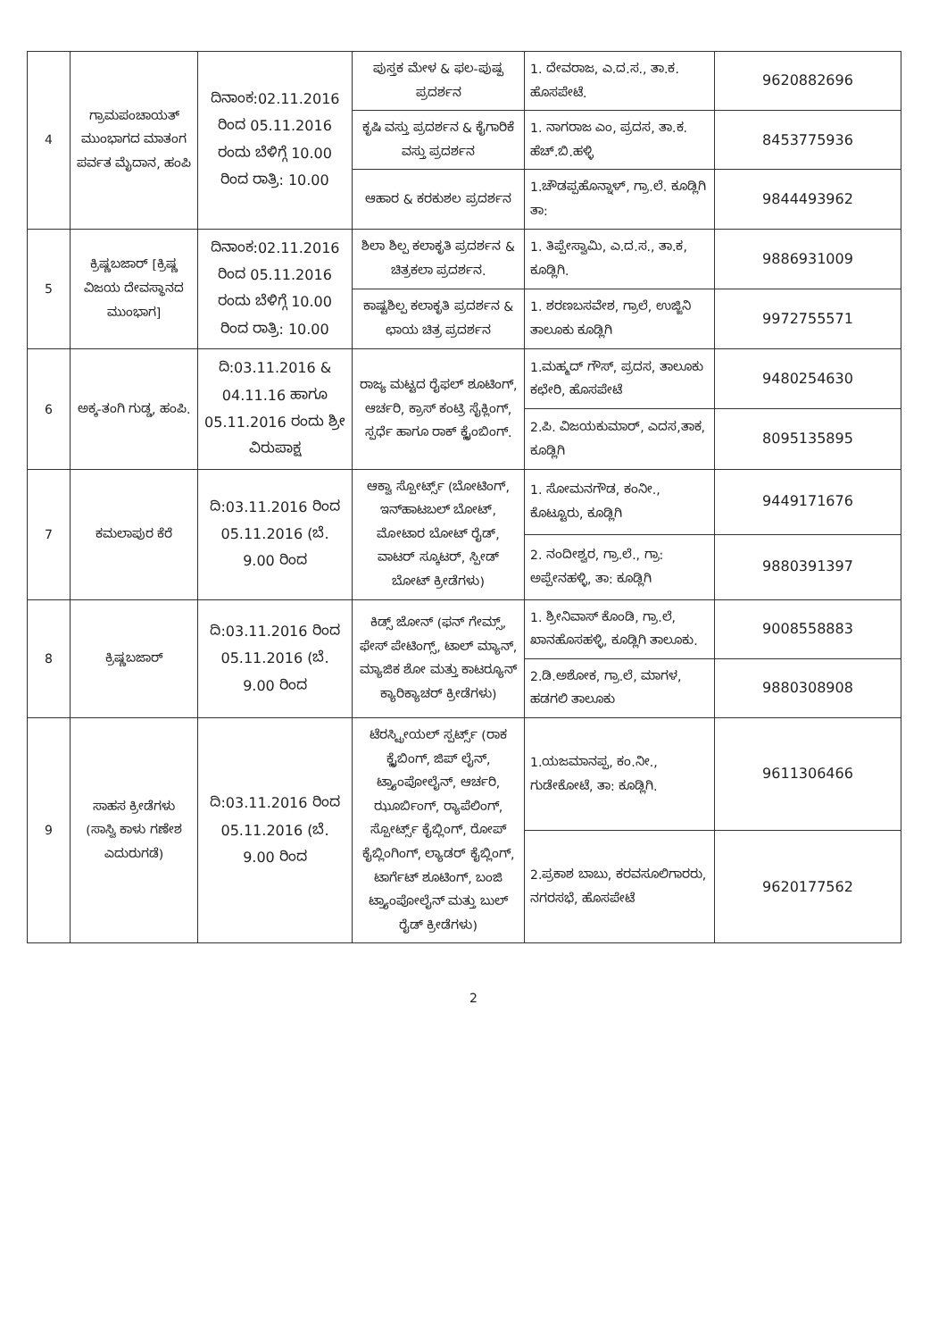| 4 | ಗ್ರಾಮಪಂಚಾಯತ್ ಮುಂಭಾಗದ ಮಾತಂಗ ಪರ್ವತ ಮೈದಾನ, ಹಂಪಿ | ದಿನಾಂಕ:02.11.2016 ರಿಂದ 05.11.2016 ರಂದು ಬೆಳಿಗ್ಗೆ 10.00 ರಿಂದ ರಾತ್ರಿ: 10.00 | ಪುಸ್ತಕ ಮೇಳ & ಫಲ-ಪುಷ್ಪ ಪ್ರದರ್ಶನ | 1. ದೇವರಾಜ, ಎ.ದ.ಸ., ತಾ.ಕ. ಹೊಸಪೇಟೆ. | 9620882696 |
| | | | ಕೃಷಿ ವಸ್ತು ಪ್ರದರ್ಶನ & ಕೈಗಾರಿಕೆ ವಸ್ತು ಪ್ರದರ್ಶನ | 1. ನಾಗರಾಜ ಎಂ, ಪ್ರದಸ, ತಾ.ಕ. ಹೆಚ್.ಬಿ.ಹಳ್ಳಿ | 8453775936 |
| | | | ಆಹಾರ & ಕರಕುಶಲ ಪ್ರದರ್ಶನ | 1.ಚೌಡಪ್ಪಹೊನ್ನಾಳ್, ಗ್ರಾ.ಲೆ. ಕೂಡ್ಲಿಗಿ ತಾ: | 9844493962 |
| 5 | ಕ್ರಿಷ್ಣಬಜಾರ್ [ಕ್ರಿಷ್ಣ ವಿಜಯ ದೇವಸ್ಥಾನದ ಮುಂಭಾಗ] | ದಿನಾಂಕ:02.11.2016 ರಿಂದ 05.11.2016 ರಂದು ಬೆಳಿಗ್ಗೆ 10.00 ರಿಂದ ರಾತ್ರಿ: 10.00 | ಶಿಲಾ ಶಿಲ್ಪ ಕಲಾಕೃತಿ ಪ್ರದರ್ಶನ & ಚಿತ್ರಕಲಾ ಪ್ರದರ್ಶನ. | 1. ತಿಪ್ಪೇಸ್ವಾಮಿ, ಎ.ದ.ಸ., ತಾ.ಕ, ಕೂಡ್ಲಿಗಿ. | 9886931009 |
| | | | ಕಾಷ್ಟಶಿಲ್ಪ ಕಲಾಕೃತಿ ಪ್ರದರ್ಶನ & ಛಾಯ ಚಿತ್ರ ಪ್ರದರ್ಶನ | 1. ಶರಣಬಸವೇಶ, ಗ್ರಾಲೆ, ಉಜ್ಜಿನಿ ತಾಲೂಕು ಕೂಡ್ಲಿಗಿ | 9972755571 |
| 6 | ಅಕ್ಕ-ತಂಗಿ ಗುಡ್ಡ, ಹಂಪಿ. | ದಿ:03.11.2016 & 04.11.16 ಹಾಗೂ 05.11.2016 ರಂದು ಶ್ರೀ ವಿರುಪಾಕ್ಷ | ರಾಜ್ಯ ಮಟ್ಟದ ರೈಫಲ್ ಶೂಟಿಂಗ್, ಆರ್ಚರಿ, ಕ್ರಾಸ್ ಕಂಟ್ರಿ ಸೈಕ್ಲಿಂಗ್, ಸ್ಪರ್ಧೆ ಹಾಗೂ ರಾಕ್ ಕ್ಲೈಂಬಿಂಗ್. | 1.ಮಹ್ಮದ್ ಗೌಸ್, ಪ್ರದಸ, ತಾಲೂಕು ಕಛೇರಿ, ಹೊಸಪೇಟೆ | 9480254630 |
| | | | | 2.ಪಿ. ವಿಜಯಕುಮಾರ್, ಎದಸ,ತಾಕ, ಕೂಡ್ಲಿಗಿ | 8095135895 |
| 7 | ಕಮಲಾಪುರ ಕೆರೆ | ದಿ:03.11.2016 ರಿಂದ 05.11.2016 (ಬೆ. 9.00 ರಿಂದ | ಆಕ್ವಾ ಸ್ಪೋರ್ಟ್ಸ್ (ಬೋಟಿಂಗ್, ಇನ್‌ಹಾಟಬಲ್ ಬೋಟ್, ಮೋಟಾರ ಬೋಟ್ ರೈಡ್, ವಾಟರ್ ಸ್ಕೂಟರ್, ಸ್ಪೀಡ್ ಬೋಟ್ ಕ್ರೀಡೆಗಳು) | 1. ಸೋಮನಗೌಡ, ಕಂನೀ., ಕೊಟ್ಟೂರು, ಕೂಡ್ಲಿಗಿ | 9449171676 |
| | | | | 2. ನಂದೀಶ್ವರ, ಗ್ರಾ.ಲೆ., ಗ್ರಾ: ಅಪ್ಪೇನಹಳ್ಳಿ, ತಾ: ಕೂಡ್ಲಿಗಿ | 9880391397 |
| 8 | ಕ್ರಿಷ್ಣಬಜಾರ್ | ದಿ:03.11.2016 ರಿಂದ 05.11.2016 (ಬೆ. 9.00 ರಿಂದ | ಕಿಡ್ಸ್ ಜೋನ್ (ಫನ್ ಗೇಮ್ಸ್, ಫೇಸ್ ಪೇಟಿಂಗ್ಸ್, ಟಾಲ್ ಮ್ಯಾನ್, ಮ್ಯಾಜಿಕ ಶೋ ಮತ್ತು ಕಾಟರ್‍ಯೂನ್ ಕ್ಯಾರಿಕ್ಯಾಚರ್ ಕ್ರೀಡೆಗಳು) | 1. ಶ್ರೀನಿವಾಸ್ ಕೊಂಡಿ, ಗ್ರಾ.ಲೆ, ಖಾನಹೊಸಹಳ್ಳಿ, ಕೂಡ್ಲಿಗಿ ತಾಲೂಕು. | 9008558883 |
| | | | | 2.ಡಿ.ಅಶೋಕ, ಗ್ರಾ.ಲೆ, ಮಾಗಳ, ಹಡಗಲಿ ತಾಲೂಕು | 9880308908 |
| 9 | ಸಾಹಸ ಕ್ರೀಡೆಗಳು (ಸಾಸ್ವಿ ಕಾಳು ಗಣೇಶ ಎದುರುಗಡೆ) | ದಿ:03.11.2016 ರಿಂದ 05.11.2016 (ಬೆ. 9.00 ರಿಂದ | ಟೆರಸ್ಟ್ರೀಯಲ್ ಸ್ಪರ್ಟ್ಸ್ (ರಾಕ ಕ್ಲೈಬಿಂಗ್, ಜಿಪ್ ಲೈನ್, ಟ್ರ್ಯಾಂಪೋಲೈನ್, ಆರ್ಚರಿ, ಝೂರ್ಬಿಂಗ್, ರ್‍ಯಾಪೆಲಿಂಗ್, ಸ್ಪೋರ್ಟ್ಸ್ ಕೈಬ್ಲಿಂಗ್, ರೋಪ್ ಕೈಬ್ಲಿಂಗಿಂಗ್, ಲ್ಯಾಡರ್ ಕೈಬ್ಲಿಂಗ್, ಟಾರ್ಗೆಟ್ ಶೂಟಿಂಗ್, ಬಂಜಿ ಟ್ರ್ಯಾಂಪೋಲೈನ್ ಮತ್ತು ಬುಲ್ ರೈಡ್ ಕ್ರೀಡೆಗಳು) | 1.ಯಜಮಾನಪ್ಪ, ಕಂ.ನೀ., ಗುಡೇಕೋಟೆ, ತಾ: ಕೂಡ್ಲಿಗಿ. | 9611306466 |
| | | | | 2.ಪ್ರಕಾಶ ಬಾಬು, ಕರವಸೂಲಿಗಾರರು, ನಗರಸಭೆ, ಹೊಸಪೇಟೆ | 9620177562 |
2